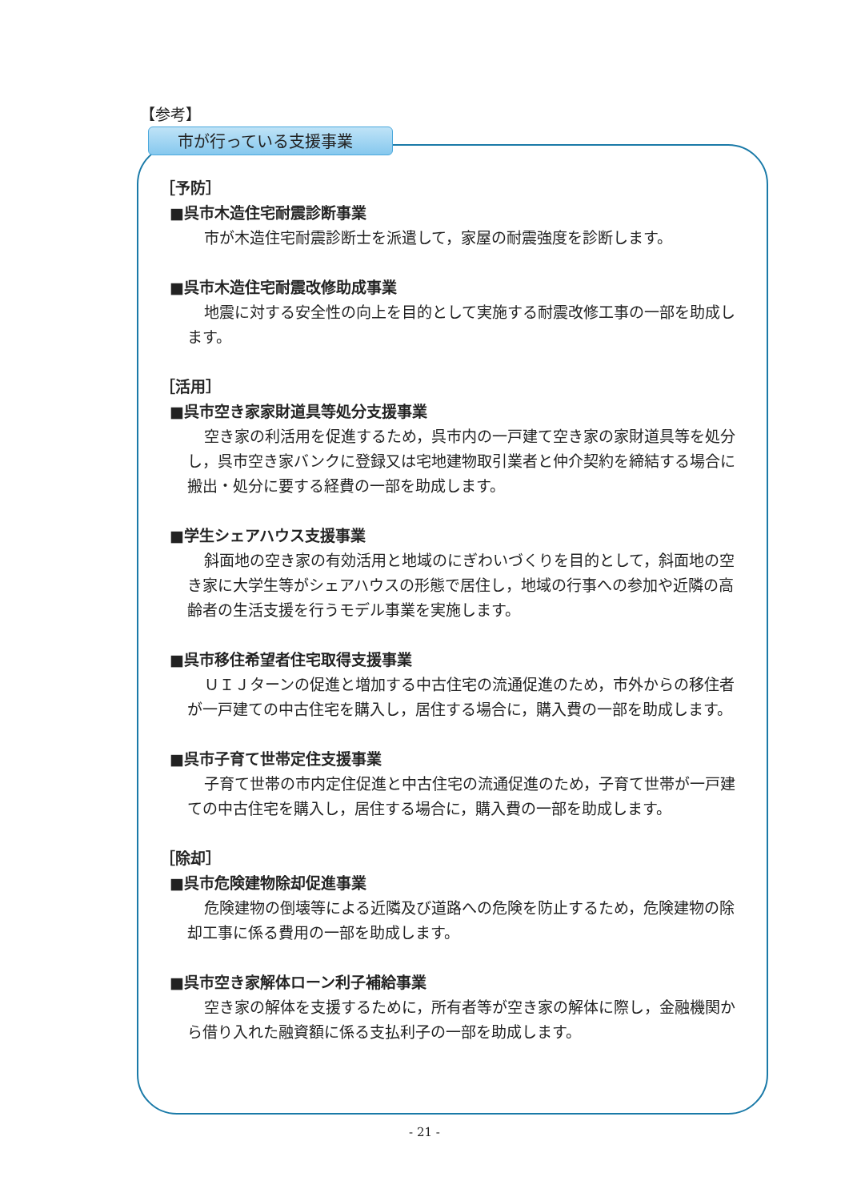【参考】
市が行っている支援事業
［予防］
■呉市木造住宅耐震診断事業
市が木造住宅耐震診断士を派遣して，家屋の耐震強度を診断します。
■呉市木造住宅耐震改修助成事業
地震に対する安全性の向上を目的として実施する耐震改修工事の一部を助成します。
［活用］
■呉市空き家家財道具等処分支援事業
空き家の利活用を促進するため，呉市内の一戸建て空き家の家財道具等を処分し，呉市空き家バンクに登録又は宅地建物取引業者と仲介契約を締結する場合に搬出・処分に要する経費の一部を助成します。
■学生シェアハウス支援事業
斜面地の空き家の有効活用と地域のにぎわいづくりを目的として，斜面地の空き家に大学生等がシェアハウスの形態で居住し，地域の行事への参加や近隣の高齢者の生活支援を行うモデル事業を実施します。
■呉市移住希望者住宅取得支援事業
ＵＩＪターンの促進と増加する中古住宅の流通促進のため，市外からの移住者が一戸建ての中古住宅を購入し，居住する場合に，購入費の一部を助成します。
■呉市子育て世帯定住支援事業
子育て世帯の市内定住促進と中古住宅の流通促進のため，子育て世帯が一戸建ての中古住宅を購入し，居住する場合に，購入費の一部を助成します。
［除却］
■呉市危険建物除却促進事業
危険建物の倒壊等による近隣及び道路への危険を防止するため，危険建物の除却工事に係る費用の一部を助成します。
■呉市空き家解体ローン利子補給事業
空き家の解体を支援するために，所有者等が空き家の解体に際し，金融機関から借り入れた融資額に係る支払利子の一部を助成します。
- 21 -